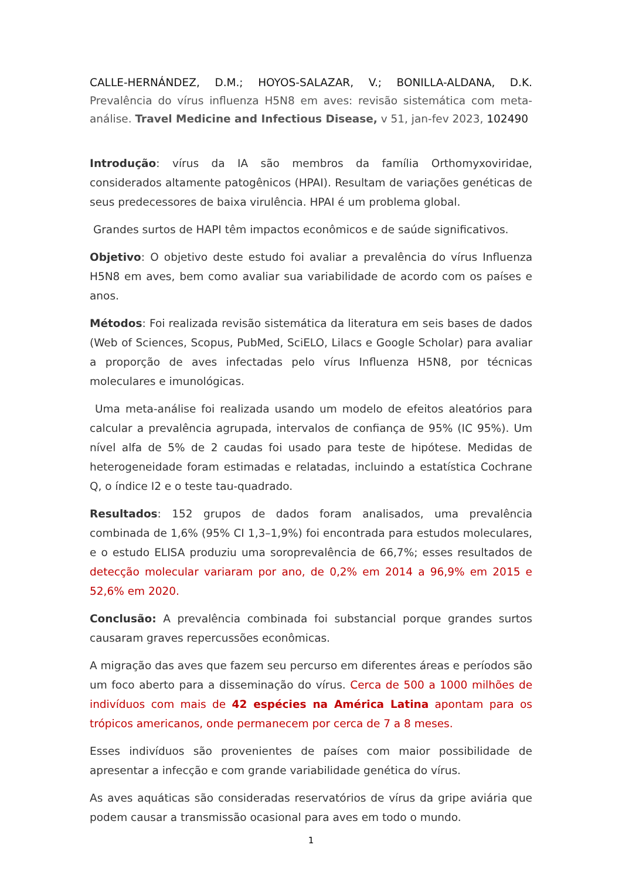CALLE-HERNÁNDEZ, D.M.; HOYOS-SALAZAR, V.; BONILLA-ALDANA, D.K. Prevalência do vírus influenza H5N8 em aves: revisão sistemática com meta-análise. Travel Medicine and Infectious Disease, v 51, jan-fev 2023, 102490
Introdução: vírus da IA são membros da família Orthomyxoviridae, considerados altamente patogênicos (HPAI). Resultam de variações genéticas de seus predecessores de baixa virulência. HPAI é um problema global.
Grandes surtos de HAPI têm impactos econômicos e de saúde significativos.
Objetivo: O objetivo deste estudo foi avaliar a prevalência do vírus Influenza H5N8 em aves, bem como avaliar sua variabilidade de acordo com os países e anos.
Métodos: Foi realizada revisão sistemática da literatura em seis bases de dados (Web of Sciences, Scopus, PubMed, SciELO, Lilacs e Google Scholar) para avaliar a proporção de aves infectadas pelo vírus Influenza H5N8, por técnicas moleculares e imunológicas.
Uma meta-análise foi realizada usando um modelo de efeitos aleatórios para calcular a prevalência agrupada, intervalos de confiança de 95% (IC 95%). Um nível alfa de 5% de 2 caudas foi usado para teste de hipótese. Medidas de heterogeneidade foram estimadas e relatadas, incluindo a estatística Cochrane Q, o índice I2 e o teste tau-quadrado.
Resultados: 152 grupos de dados foram analisados, uma prevalência combinada de 1,6% (95% CI 1,3–1,9%) foi encontrada para estudos moleculares, e o estudo ELISA produziu uma soroprevalência de 66,7%; esses resultados de detecção molecular variaram por ano, de 0,2% em 2014 a 96,9% em 2015 e 52,6% em 2020.
Conclusão: A prevalência combinada foi substancial porque grandes surtos causaram graves repercussões econômicas.
A migração das aves que fazem seu percurso em diferentes áreas e períodos são um foco aberto para a disseminação do vírus. Cerca de 500 a 1000 milhões de indivíduos com mais de 42 espécies na América Latina apontam para os trópicos americanos, onde permanecem por cerca de 7 a 8 meses.
Esses indivíduos são provenientes de países com maior possibilidade de apresentar a infecção e com grande variabilidade genética do vírus.
As aves aquáticas são consideradas reservatórios de vírus da gripe aviária que podem causar a transmissão ocasional para aves em todo o mundo.
1